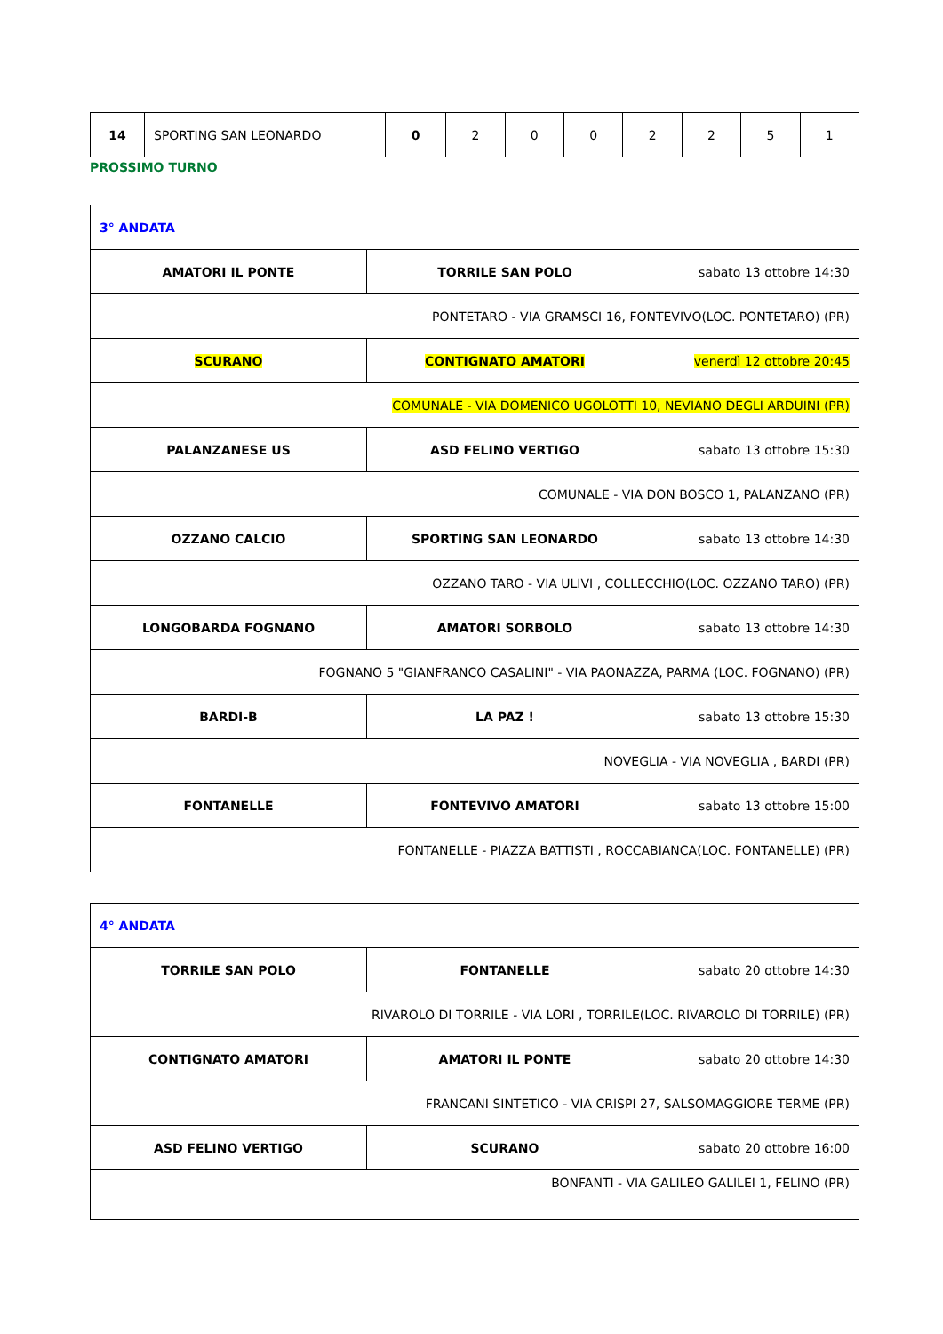| 14 | SPORTING SAN LEONARDO | 0 | 2 | 0 | 0 | 2 | 2 | 5 | 1 |
PROSSIMO TURNO
| 3° ANDATA | | |
| AMATORI IL PONTE | TORRILE SAN POLO | sabato 13 ottobre 14:30 |
| PONTETARO - VIA GRAMSCI 16, FONTEVIVO(LOC. PONTETARO) (PR) | | |
| SCURANO | CONTIGNATO AMATORI | venerdì 12 ottobre 20:45 |
| COMUNALE - VIA DOMENICO UGOLOTTI 10, NEVIANO DEGLI ARDUINI (PR) | | |
| PALANZANESE US | ASD FELINO VERTIGO | sabato 13 ottobre 15:30 |
| COMUNALE - VIA DON BOSCO 1, PALANZANO (PR) | | |
| OZZANO CALCIO | SPORTING SAN LEONARDO | sabato 13 ottobre 14:30 |
| OZZANO TARO - VIA ULIVI , COLLECCHIO(LOC. OZZANO TARO) (PR) | | |
| LONGOBARDA FOGNANO | AMATORI SORBOLO | sabato 13 ottobre 14:30 |
| FOGNANO 5 "GIANFRANCO CASALINI" - VIA PAONAZZA, PARMA (LOC. FOGNANO) (PR) | | |
| BARDI-B | LA PAZ ! | sabato 13 ottobre 15:30 |
| NOVEGLIA - VIA NOVEGLIA , BARDI (PR) | | |
| FONTANELLE | FONTEVIVO AMATORI | sabato 13 ottobre 15:00 |
| FONTANELLE - PIAZZA BATTISTI , ROCCABIANCA(LOC. FONTANELLE) (PR) | | |
| 4° ANDATA | | |
| TORRILE SAN POLO | FONTANELLE | sabato 20 ottobre 14:30 |
| RIVAROLO DI TORRILE - VIA LORI , TORRILE(LOC. RIVAROLO DI TORRILE) (PR) | | |
| CONTIGNATO AMATORI | AMATORI IL PONTE | sabato 20 ottobre 14:30 |
| FRANCANI SINTETICO - VIA CRISPI 27, SALSOMAGGIORE TERME (PR) | | |
| ASD FELINO VERTIGO | SCURANO | sabato 20 ottobre 16:00 |
| BONFANTI - VIA GALILEO GALILEI 1, FELINO (PR) | | |